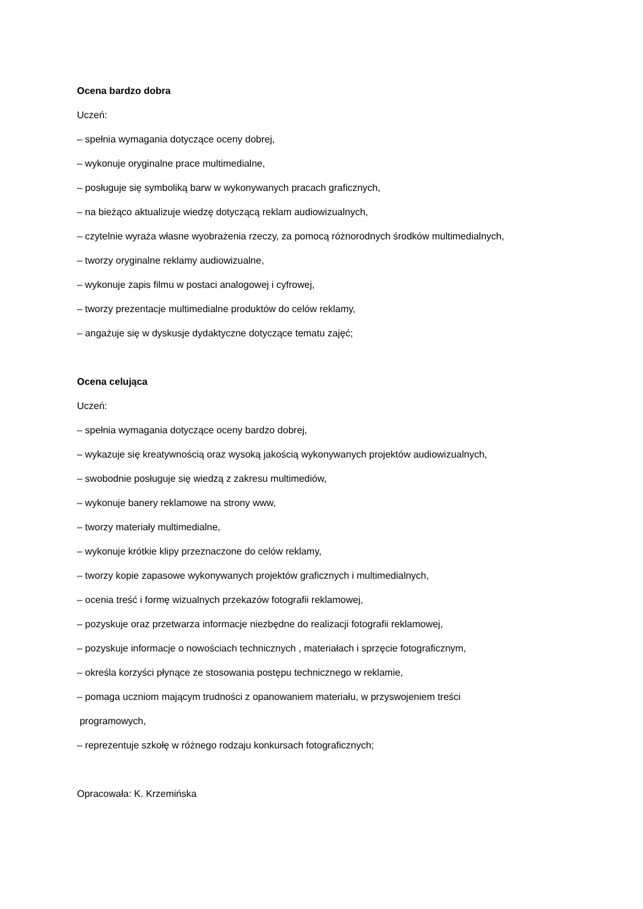Ocena bardzo dobra
Uczeń:
– spełnia wymagania dotyczące oceny dobrej,
– wykonuje oryginalne prace multimedialne,
– posługuje się symboliką barw w wykonywanych pracach graficznych,
– na bieżąco aktualizuje wiedzę dotyczącą reklam audiowizualnych,
– czytelnie wyraża własne wyobrażenia rzeczy, za pomocą różnorodnych środków multimedialnych,
– tworzy oryginalne reklamy audiowizualne,
– wykonuje zapis filmu w postaci analogowej i cyfrowej,
– tworzy prezentacje multimedialne produktów do celów reklamy,
– angażuje się w dyskusje dydaktyczne dotyczące tematu zajęć;
Ocena celująca
Uczeń:
– spełnia wymagania dotyczące oceny bardzo dobrej,
– wykazuje się kreatywnością oraz wysoką jakością wykonywanych projektów audiowizualnych,
– swobodnie posługuje się wiedzą z zakresu multimediów,
– wykonuje banery reklamowe na strony www,
– tworzy materiały multimedialne,
– wykonuje krótkie klipy przeznaczone do celów reklamy,
– tworzy kopie zapasowe wykonywanych projektów graficznych i multimedialnych,
– ocenia treść i formę wizualnych przekazów fotografii reklamowej,
– pozyskuje oraz przetwarza informacje niezbędne do realizacji fotografii reklamowej,
– pozyskuje informacje o nowościach technicznych , materiałach i sprzęcie fotograficznym,
– określa korzyści płynące ze stosowania postępu technicznego w reklamie,
– pomaga uczniom mającym trudności z opanowaniem materiału, w przyswojeniem treści
programowych,
– reprezentuje szkołę w różnego rodzaju konkursach fotograficznych;
Opracowała: K. Krzemińska